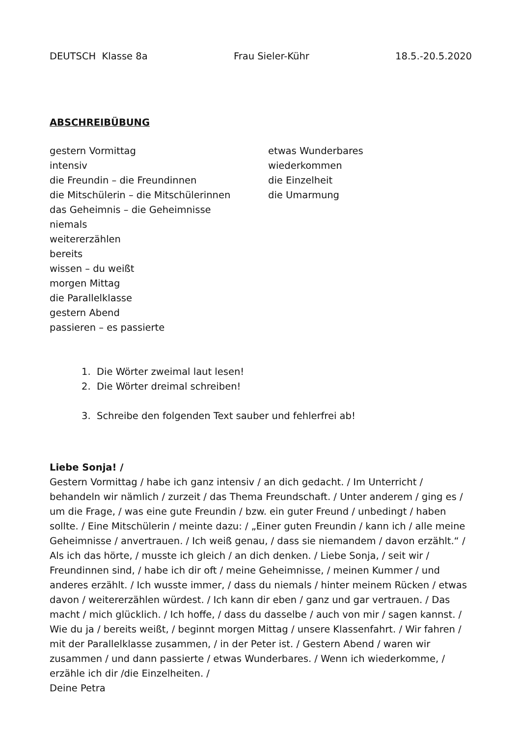DEUTSCH Klasse 8a Frau Sieler-Kühr 18.5.-20.5.2020
ABSCHREIBÜBUNG
gestern Vormittag
intensiv
die Freundin – die Freundinnen
die Mitschülerin – die Mitschülerinnen
das Geheimnis – die Geheimnisse
niemals
weitererzählen
bereits
wissen – du weißt
morgen Mittag
die Parallelklasse
gestern Abend
passieren – es passierte
etwas Wunderbares
wiederkommen
die Einzelheit
die Umarmung
1. Die Wörter zweimal laut lesen!
2. Die Wörter dreimal schreiben!
3. Schreibe den folgenden Text sauber und fehlerfrei ab!
Liebe Sonja! /
Gestern Vormittag / habe ich ganz intensiv / an dich gedacht. / Im Unterricht / behandeln wir nämlich / zurzeit / das Thema Freundschaft. / Unter anderem / ging es / um die Frage, / was eine gute Freundin / bzw. ein guter Freund / unbedingt / haben sollte. / Eine Mitschülerin / meinte dazu: / „Einer guten Freundin / kann ich / alle meine Geheimnisse / anvertrauen. / Ich weiß genau, / dass sie niemandem / davon erzählt.“ / Als ich das hörte, / musste ich gleich / an dich denken. / Liebe Sonja, / seit wir / Freundinnen sind, / habe ich dir oft / meine Geheimnisse, / meinen Kummer / und anderes erzählt. / Ich wusste immer, / dass du niemals / hinter meinem Rücken / etwas davon / weitererzählen würdest. / Ich kann dir eben / ganz und gar vertrauen. / Das macht / mich glücklich. / Ich hoffe, / dass du dasselbe / auch von mir / sagen kannst. / Wie du ja / bereits weißt, / beginnt morgen Mittag / unsere Klassenfahrt. / Wir fahren / mit der Parallelklasse zusammen, / in der Peter ist. / Gestern Abend / waren wir zusammen / und dann passierte / etwas Wunderbares. / Wenn ich wiederkomme, / erzähle ich dir /die Einzelheiten. /
Deine Petra